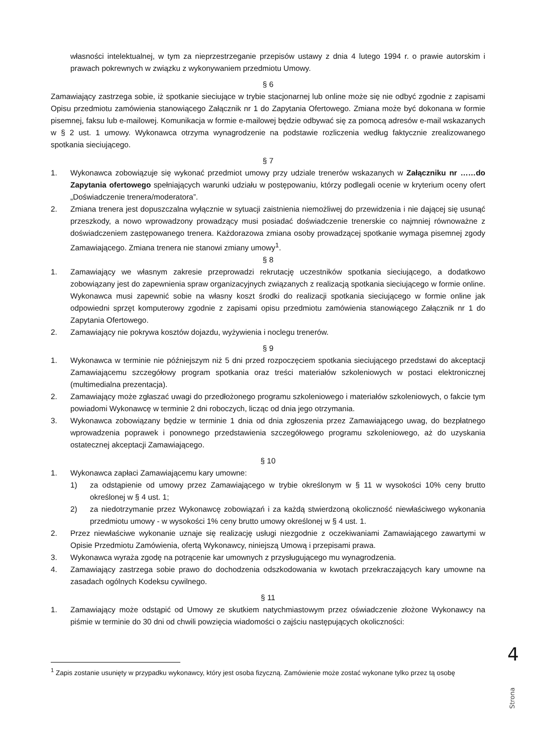własności intelektualnej, w tym za nieprzestrzeganie przepisów ustawy z dnia 4 lutego 1994 r. o prawie autorskim i prawach pokrewnych w związku z wykonywaniem przedmiotu Umowy.
§ 6
Zamawiający zastrzega sobie, iż spotkanie sieciujące w trybie stacjonarnej lub online może się nie odbyć zgodnie z zapisami Opisu przedmiotu zamówienia stanowiącego Załącznik nr 1 do Zapytania Ofertowego. Zmiana może być dokonana w formie pisemnej, faksu lub e-mailowej. Komunikacja w formie e-mailowej będzie odbywać się za pomocą adresów e-mail wskazanych w § 2 ust. 1 umowy. Wykonawca otrzyma wynagrodzenie na podstawie rozliczenia według faktycznie zrealizowanego spotkania sieciującego.
§ 7
1. Wykonawca zobowiązuje się wykonać przedmiot umowy przy udziale trenerów wskazanych w Załączniku nr ……do Zapytania ofertowego spełniających warunki udziału w postępowaniu, którzy podlegali ocenie w kryterium oceny ofert „Doświadczenie trenera/moderatora”.
2. Zmiana trenera jest dopuszczalna wyłącznie w sytuacji zaistnienia niemożliwej do przewidzenia i nie dającej się usunąć przeszkody, a nowo wprowadzony prowadzący musi posiadać doświadczenie trenerskie co najmniej równoważne z doświadczeniem zastępowanego trenera. Każdorazowa zmiana osoby prowadzącej spotkanie wymaga pisemnej zgody Zamawiającego. Zmiana trenera nie stanowi zmiany umowy<sup>1</sup>.
§ 8
1. Zamawiający we własnym zakresie przeprowadzi rekrutację uczestników spotkania sieciującego, a dodatkowo zobowiązany jest do zapewnienia spraw organizacyjnych związanych z realizacją spotkania sieciującego w formie online. Wykonawca musi zapewnić sobie na własny koszt środki do realizacji spotkania sieciującego w formie online jak odpowiedni sprzęt komputerowy zgodnie z zapisami opisu przedmiotu zamówienia stanowiącego Załącznik nr 1 do Zapytania Ofertowego.
2. Zamawiający nie pokrywa kosztów dojazdu, wyżywienia i noclegu trenerów.
§ 9
1. Wykonawca w terminie nie późniejszym niż 5 dni przed rozpoczęciem spotkania sieciującego przedstawi do akceptacji Zamawiającemu szczegółowy program spotkania oraz treści materiałów szkoleniowych w postaci elektronicznej (multimedialna prezentacja).
2. Zamawiający może zgłaszać uwagi do przedłożonego programu szkoleniowego i materiałów szkoleniowych, o fakcie tym powiadomi Wykonawcę w terminie 2 dni roboczych, licząc od dnia jego otrzymania.
3. Wykonawca zobowiązany będzie w terminie 1 dnia od dnia zgłoszenia przez Zamawiającego uwag, do bezpłatnego wprowadzenia poprawek i ponownego przedstawienia szczegółowego programu szkoleniowego, aż do uzyskania ostatecznej akceptacji Zamawiającego.
§ 10
1. Wykonawca zapłaci Zamawiającemu kary umowne:
1) za odstąpienie od umowy przez Zamawiającego w trybie określonym w § 11 w wysokości 10% ceny brutto określonej w § 4 ust. 1;
2) za niedotrzymanie przez Wykonawcę zobowiązań i za każdą stwierdzoną okoliczność niewłaściwego wykonania przedmiotu umowy - w wysokości 1% ceny brutto umowy określonej w § 4 ust. 1.
2. Przez niewłaściwe wykonanie uznaje się realizację usługi niezgodnie z oczekiwaniami Zamawiającego zawartymi w Opisie Przedmiotu Zamówienia, ofertą Wykonawcy, niniejszą Umową i przepisami prawa.
3. Wykonawca wyraża zgodę na potrącenie kar umownych z przysługującego mu wynagrodzenia.
4. Zamawiający zastrzega sobie prawo do dochodzenia odszkodowania w kwotach przekraczających kary umowne na zasadach ogólnych Kodeksu cywilnego.
§ 11
1. Zamawiający może odstąpić od Umowy ze skutkiem natychmiastowym przez oświadczenie złożone Wykonawcy na piśmie w terminie do 30 dni od chwili powzięcia wiadomości o zajściu następujących okoliczności:
<sup>1</sup> Zapis zostanie usunięty w przypadku wykonawcy, który jest osoba fizyczną. Zamówienie może zostać wykonane tylko przez tą osobę
4
Strona